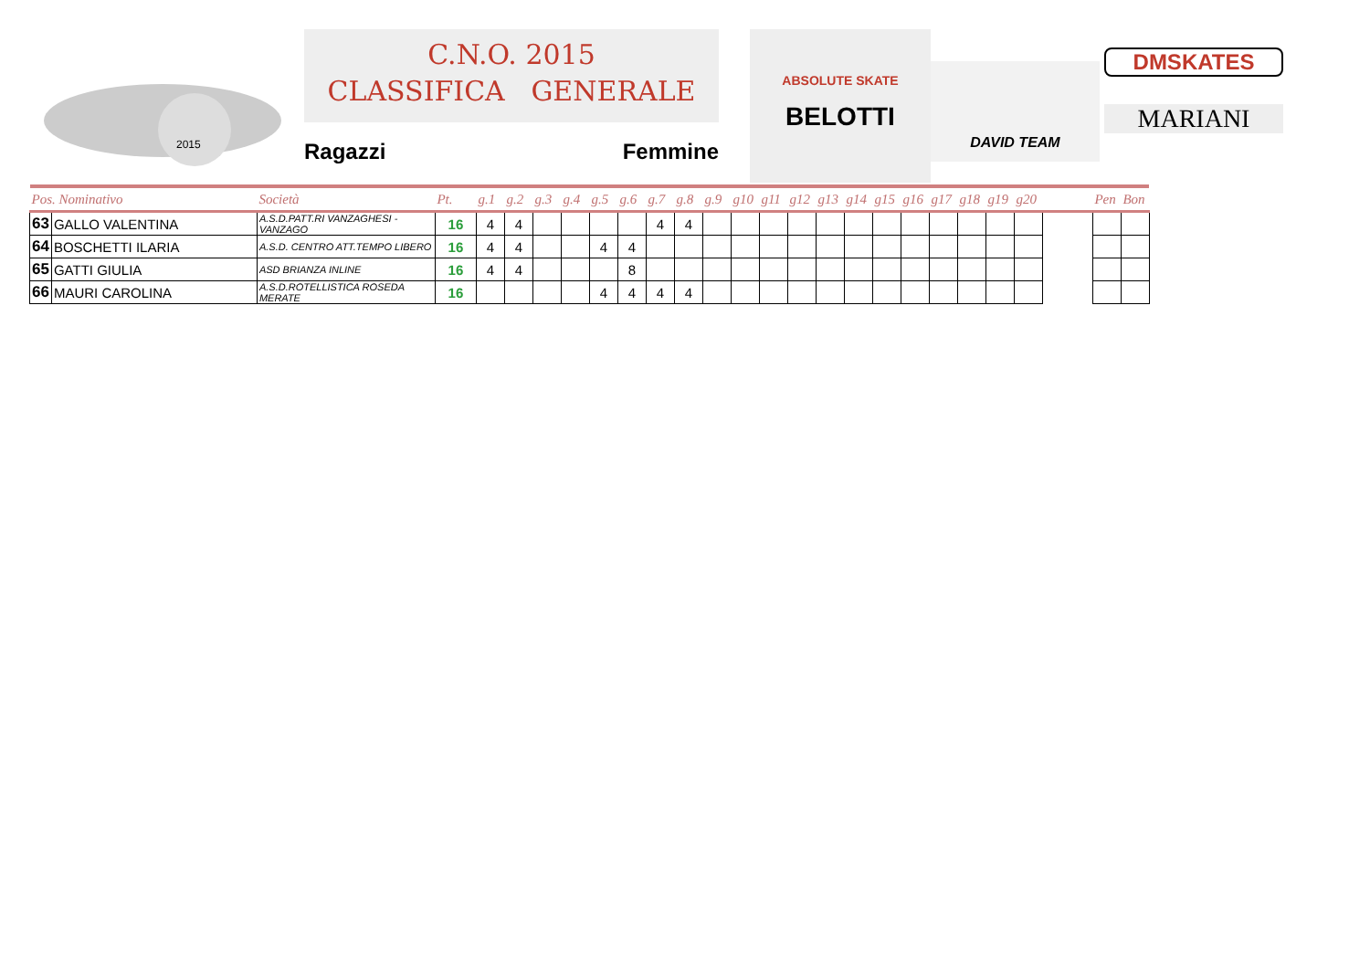2015
C.N.O. 2015
CLASSIFICA GENERALE
Ragazzi Femmine
ABSOLUTE SKATE
BELOTTI
DAVID TEAM
DMSKATES
MARIANI
| Pos. Nominativo | | Società | Pt. | g.1 | g.2 | g.3 | g.4 | g.5 | g.6 | g.7 | g.8 | g.9 | g10 | g11 | g12 | g13 | g14 | g15 | g16 | g17 | g18 | g19 | g20 | | Pen | Bon |
| --- | --- | --- | --- | --- | --- | --- | --- | --- | --- | --- | --- | --- | --- | --- | --- | --- | --- | --- | --- | --- | --- | --- | --- | --- | --- | --- |
| 63 | GALLO VALENTINA | A.S.D.PATT.RI VANZAGHESI - VANZAGO | 16 | 4 | 4 | | | | | 4 | 4 | | | | | | | | | | | | | | | |
| 64 | BOSCHETTI ILARIA | A.S.D. CENTRO ATT.TEMPO LIBERO | 16 | 4 | 4 | | | 4 | 4 | | | | | | | | | | | | | | | | | |
| 65 | GATTI GIULIA | ASD BRIANZA INLINE | 16 | 4 | 4 | | | | 8 | | | | | | | | | | | | | | | | | |
| 66 | MAURI CAROLINA | A.S.D.ROTELLISTICA ROSEDA MERATE | 16 | | | | | 4 | 4 | 4 | 4 | | | | | | | | | | | | | | | |